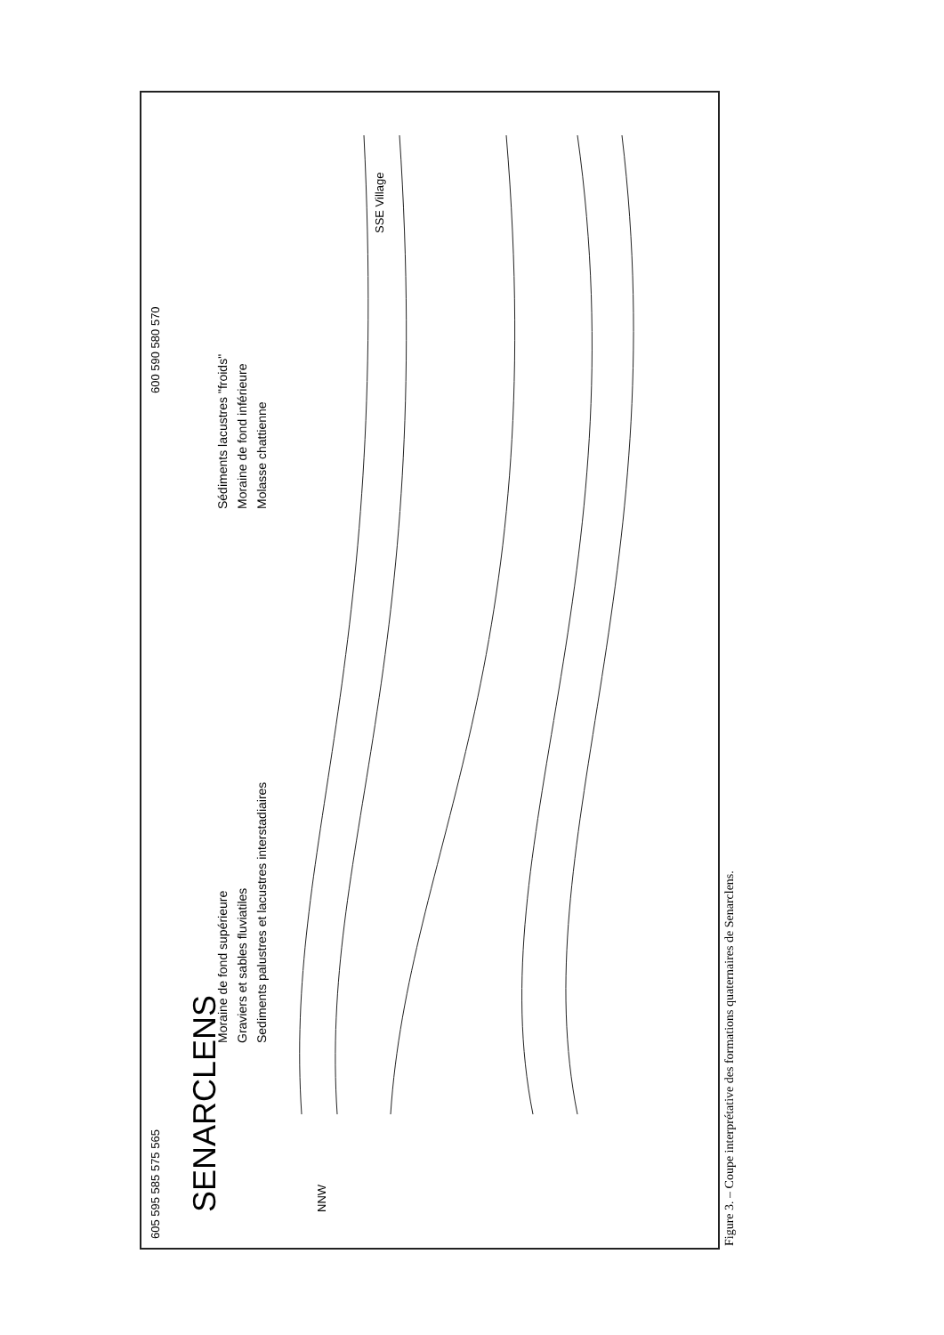605 595 585 575 565
SENARCLENS
NNW
Moraine de fond supérieure
Graviers et sables fluviatiles
Sediments palustres et lacustres interstadiaires
Sédiments lacustres "froids"
Moraine de fond inférieure
Molasse chattienne
SSE Village
600 590 580 570
Figure 3. – Coupe interprétative des formations quaternaires de Senarclens.